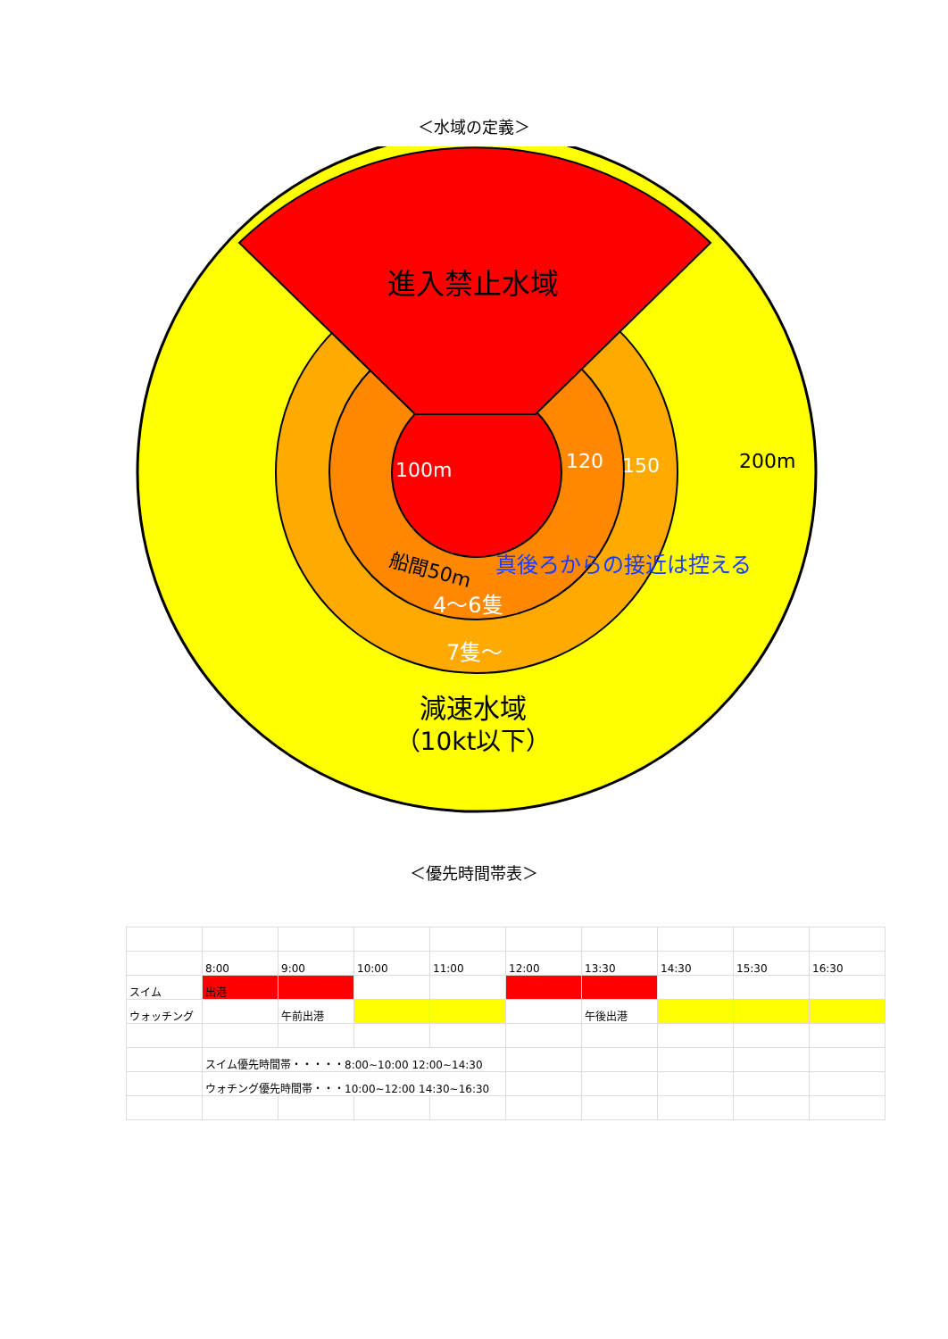＜水域の定義＞
進入禁止水域
100m
120
150
200m
船間50m
真後ろからの接近は控える
4～6隻
7隻～
減速水域
（10kt以下）
＜優先時間帯表＞
| | 8:00 | 9:00 | 10:00 | 11:00 | 12:00 | 13:30 | 14:30 | 15:30 | 16:30 |
| スイム | 出港 | | | | | | | | |
| ウォッチング | | 午前出港 | | | | 午後出港 | | | |
| | スイム優先時間帯・・・・・8:00~10:00 12:00~14:30 | | | | | | | | |
| | ウォチング優先時間帯・・・10:00~12:00 14:30~16:30 | | | | | | | | |